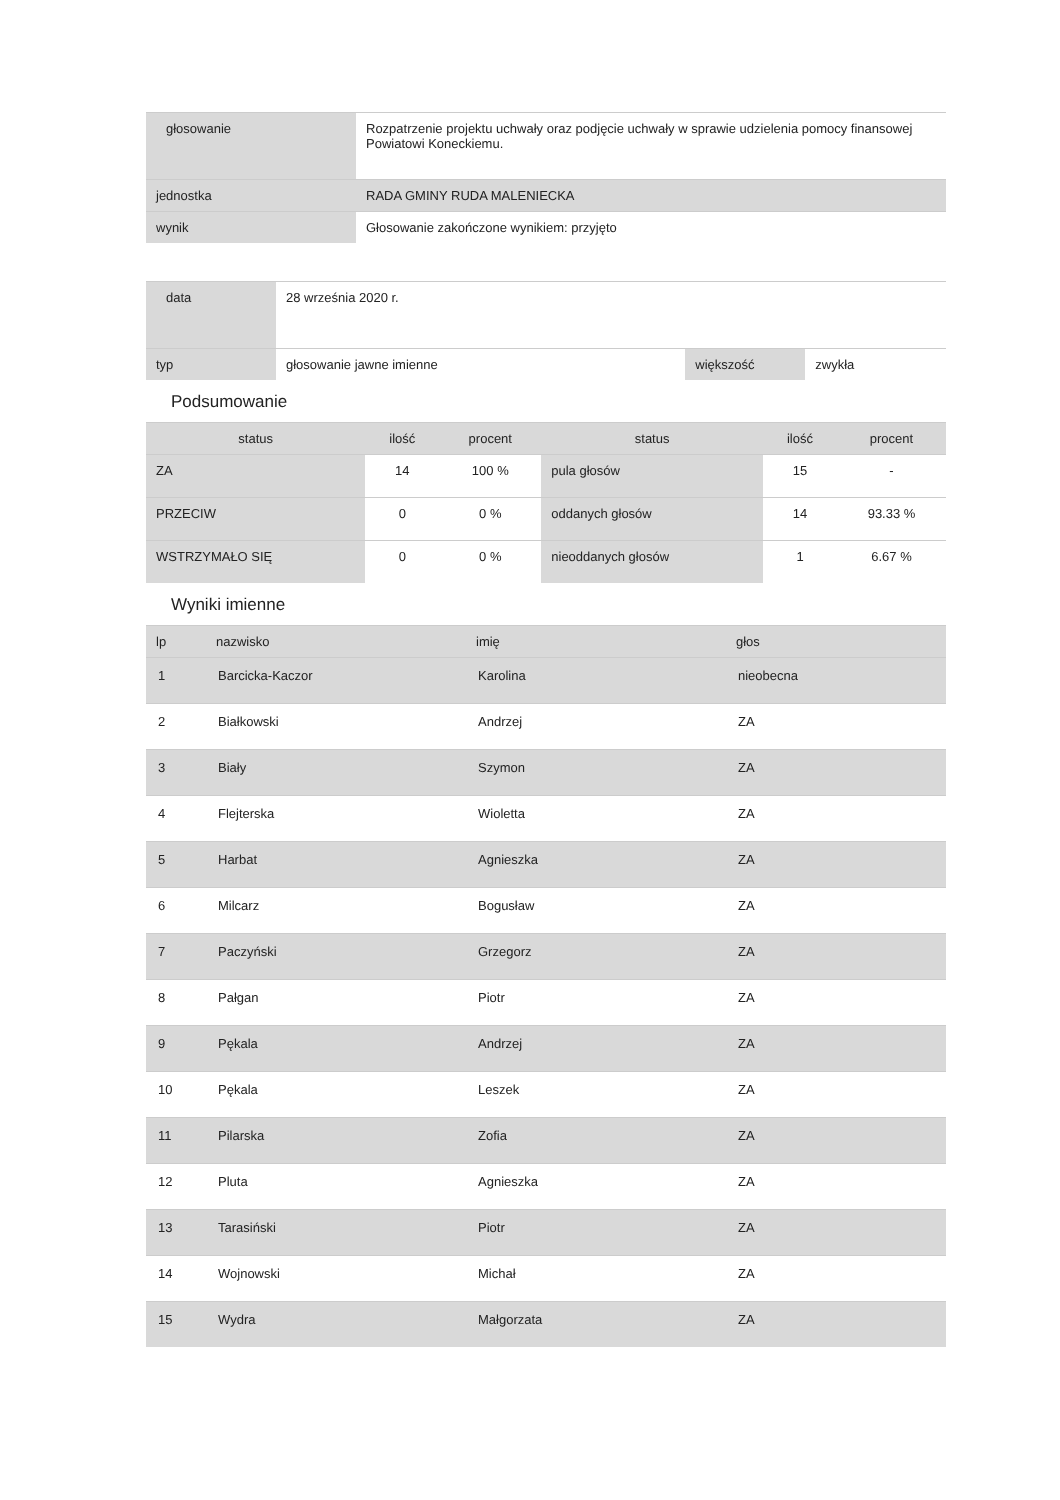| głosowanie | Rozpatrzenie projektu uchwały oraz podjęcie uchwały w sprawie udzielenia pomocy finansowej Powiatowi Koneckiemu. |
| jednostka | RADA GMINY RUDA MALENIECKA |
| wynik | Głosowanie zakończone wynikiem: przyjęto |
| data | 28 września 2020 r. | | |
| typ | głosowanie jawne imienne | większość | zwykła |
Podsumowanie
| status | ilość | procent | status | ilość | procent |
| --- | --- | --- | --- | --- | --- |
| ZA | 14 | 100 % | pula głosów | 15 | - |
| PRZECIW | 0 | 0 % | oddanych głosów | 14 | 93.33 % |
| WSTRZYMAŁO SIĘ | 0 | 0 % | nieoddanych głosów | 1 | 6.67 % |
Wyniki imienne
| lp | nazwisko | imię | głos |
| --- | --- | --- | --- |
| 1 | Barcicka-Kaczor | Karolina | nieobecna |
| 2 | Białkowski | Andrzej | ZA |
| 3 | Biały | Szymon | ZA |
| 4 | Flejterska | Wioletta | ZA |
| 5 | Harbat | Agnieszka | ZA |
| 6 | Milcarz | Bogusław | ZA |
| 7 | Paczyński | Grzegorz | ZA |
| 8 | Pałgan | Piotr | ZA |
| 9 | Pękala | Andrzej | ZA |
| 10 | Pękala | Leszek | ZA |
| 11 | Pilarska | Zofia | ZA |
| 12 | Pluta | Agnieszka | ZA |
| 13 | Tarasiński | Piotr | ZA |
| 14 | Wojnowski | Michał | ZA |
| 15 | Wydra | Małgorzata | ZA |